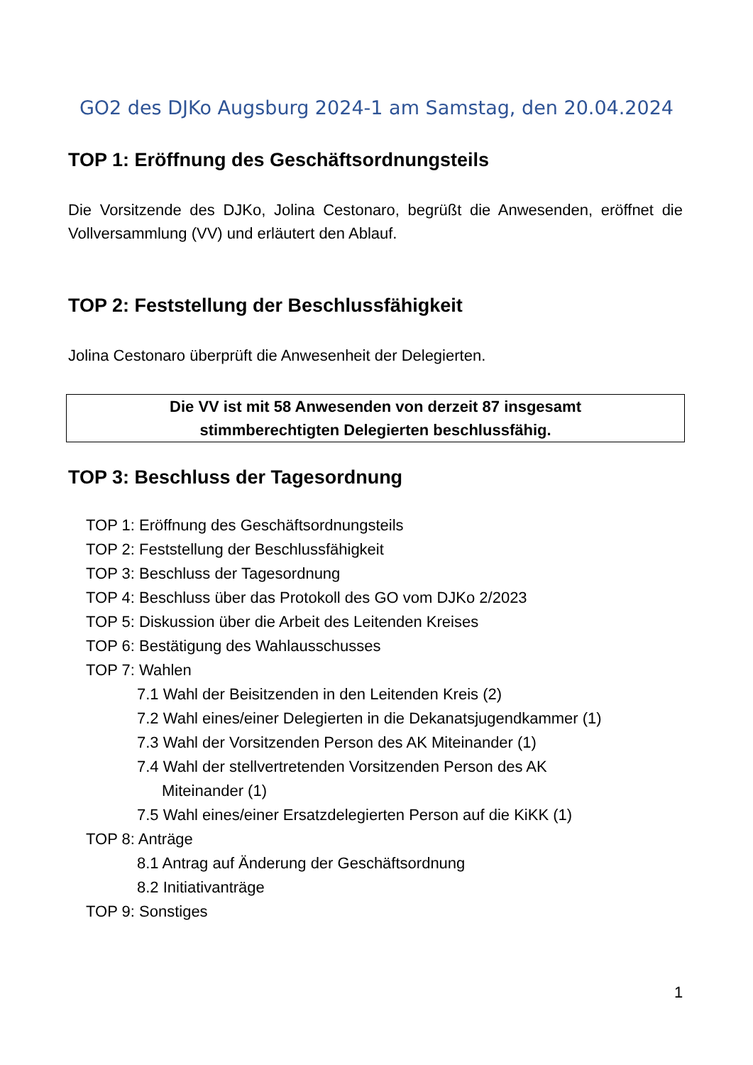GO2 des DJKo Augsburg 2024-1 am Samstag, den 20.04.2024
TOP 1: Eröffnung des Geschäftsordnungsteils
Die Vorsitzende des DJKo, Jolina Cestonaro, begrüßt die Anwesenden, eröffnet die Vollversammlung (VV) und erläutert den Ablauf.
TOP 2: Feststellung der Beschlussfähigkeit
Jolina Cestonaro überprüft die Anwesenheit der Delegierten.
Die VV ist mit 58 Anwesenden von derzeit 87 insgesamt
stimmberechtigten Delegierten beschlussfähig.
TOP 3: Beschluss der Tagesordnung
TOP 1: Eröffnung des Geschäftsordnungsteils
TOP 2: Feststellung der Beschlussfähigkeit
TOP 3: Beschluss der Tagesordnung
TOP 4: Beschluss über das Protokoll des GO vom DJKo 2/2023
TOP 5: Diskussion über die Arbeit des Leitenden Kreises
TOP 6: Bestätigung des Wahlausschusses
TOP 7: Wahlen
7.1 Wahl der Beisitzenden in den Leitenden Kreis (2)
7.2 Wahl eines/einer Delegierten in die Dekanatsjugendkammer (1)
7.3 Wahl der Vorsitzenden Person des AK Miteinander (1)
7.4 Wahl der stellvertretenden Vorsitzenden Person des AK
Miteinander (1)
7.5 Wahl eines/einer Ersatzdelegierten Person auf die KiKK (1)
TOP 8: Anträge
8.1 Antrag auf Änderung der Geschäftsordnung
8.2 Initiativanträge
TOP 9: Sonstiges
1